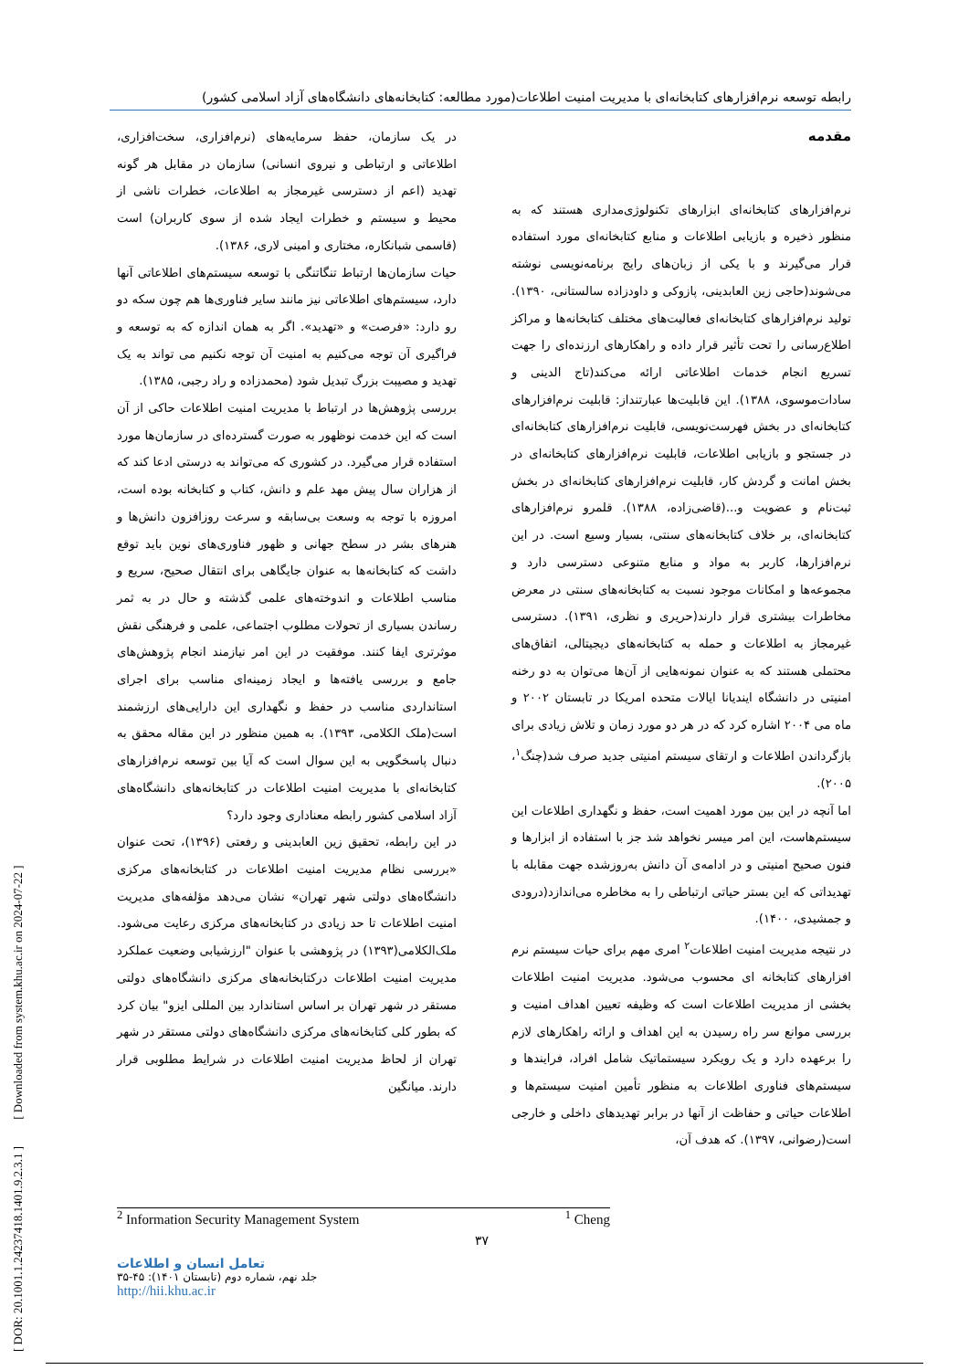رابطه توسعه نرم‌افزارهای کتابخانه‌ای با مدیریت امنیت اطلاعات(مورد مطالعه: کتابخانه‌های دانشگاه‌های آزاد اسلامی کشور)
مقدمه
نرم‌افزارهای کتابخانه‌ای ابزارهای تکنولوژی‌مداری هستند که به منظور ذخیره و بازیابی اطلاعات و منابع کتابخانه‌ای مورد استفاده قرار می‌گیرند و با یکی از زبان‌های رایج برنامه‌نویسی نوشته می‌شوند(حاجی زین العابدینی، پازوکی و داودزاده سالستانی، ۱۳۹۰). تولید نرم‌افزارهای کتابخانه‌ای فعالیت‌های مختلف کتابخانه‌ها و مراکز اطلاع‌رسانی را تحت تأثیر قرار داده و راهکارهای ارزنده‌ای را جهت تسریع انجام خدمات اطلاعاتی ارائه می‌کند(تاج الدینی و سادات‌موسوی، ۱۳۸۸). این قابلیت‌ها عبارتنداز: قابلیت نرم‌افزارهای کتابخانه‌ای در بخش فهرست‌نویسی، قابلیت نرم‌افزارهای کتابخانه‌ای در جستجو و بازیابی اطلاعات، قابلیت نرم‌افزارهای کتابخانه‌ای در بخش امانت و گردش کار، قابلیت نرم‌افزارهای کتابخانه‌ای در بخش ثبت‌نام و عضویت و...(قاضی‌زاده، ۱۳۸۸). قلمرو نرم‌افزارهای کتابخانه‌ای، بر خلاف کتابخانه‌های سنتی، بسیار وسیع است. در این نرم‌افزارها، کاربر به مواد و منابع متنوعی دسترسی دارد و مجموعه‌ها و امکانات موجود نسبت به کتابخانه‌های سنتی در معرض مخاطرات بیشتری قرار دارند(حریری و نظری، ۱۳۹۱). دسترسی غیرمجاز به اطلاعات و حمله به کتابخانه‌های دیجیتالی، اتفاق‌های محتملی هستند که به عنوان نمونه‌هایی از آن‌ها می‌توان به دو رخنه امنیتی در دانشگاه ایندیانا ایالات متحده امریکا در تابستان ۲۰۰۲ و ماه می ۲۰۰۴ اشاره کرد که در هر دو مورد زمان و تلاش زیادی برای بازگرداندن اطلاعات و ارتقای سیستم امنیتی جدید صرف شد(چنگ<sup>۱</sup>، ۲۰۰۵).
اما آنچه در این بین مورد اهمیت است، حفظ و نگهداری اطلاعات این سیستم‌هاست، این امر میسر نخواهد شد جز با استفاده از ابزارها و فنون صحیح امنیتی و در ادامه‌ی آن دانش به‌روزشده جهت مقابله با تهدیداتی که این بستر حیاتی ارتباطی را به مخاطره می‌اندازد(درودی و جمشیدی، ۱۴۰۰).
در نتیجه مدیریت امنیت اطلاعات<sup>۲</sup> امری مهم برای حیات سیستم نرم افزارهای کتابخانه ای محسوب می‌شود. مدیریت امنیت اطلاعات بخشی از مدیریت اطلاعات است که وظیفه تعیین اهداف امنیت و بررسی موانع سر راه رسیدن به این اهداف و ارائه راهکارهای لازم را برعهده دارد و یک رویکرد سیستماتیک شامل افراد، فرایندها و سیستم‌های فناوری اطلاعات به منظور تأمین امنیت سیستم‌ها و اطلاعات حیاتی و حفاظت از آنها در برابر تهدیدهای داخلی و خارجی است(رضوانی، ۱۳۹۷). که هدف آن،
در یک سازمان، حفظ سرمایه‌های (نرم‌افزاری، سخت‌افزاری، اطلاعاتی و ارتباطی و نیروی انسانی) سازمان در مقابل هر گونه تهدید (اعم از دسترسی غیرمجاز به اطلاعات، خطرات ناشی از محیط و سیستم و خطرات ایجاد شده از سوی کاربران) است (قاسمی شبانکاره، مختاری و امینی لاری، ۱۳۸۶).
حیات سازمان‌ها ارتباط تنگاتنگی با توسعه سیستم‌های اطلاعاتی آنها دارد، سیستم‌های اطلاعاتی نیز مانند سایر فناوری‌ها هم چون سکه دو رو دارد: «فرصت» و «تهدید». اگر به همان اندازه که به توسعه و فراگیری آن توجه می‌کنیم به امنیت آن توجه نکنیم می تواند به یک تهدید و مصیبت بزرگ تبدیل شود (محمدزاده و راد رجبی، ۱۳۸۵).
بررسی پژوهش‌ها در ارتباط با مدیریت امنیت اطلاعات حاکی از آن است که این خدمت نوظهور به صورت گسترده‌ای در سازمان‌ها مورد استفاده قرار می‌گیرد. در کشوری که می‌تواند به درستی ادعا کند که از هزاران سال پیش مهد علم و دانش، کتاب و کتابخانه بوده است، امروزه با توجه به وسعت بی‌سابقه و سرعت روزافزون دانش‌ها و هنرهای بشر در سطح جهانی و ظهور فناوری‌های نوین باید توقع داشت که کتابخانه‌ها به عنوان جایگاهی برای انتقال صحیح، سریع و مناسب اطلاعات و اندوخته‌های علمی گذشته و حال در به ثمر رساندن بسیاری از تحولات مطلوب اجتماعی، علمی و فرهنگی نقش موثرتری ایفا کنند. موفقیت در این امر نیازمند انجام پژوهش‌های جامع و بررسی یافته‌ها و ایجاد زمینه‌ای مناسب برای اجرای استانداردی مناسب در حفظ و نگهداری این دارایی‌های ارزشمند است(ملک الکلامی، ۱۳۹۳). به همین منظور در این مقاله محقق به دنبال پاسخگویی به این سوال است که آیا بین توسعه نرم‌افزارهای کتابخانه‌ای با مدیریت امنیت اطلاعات در کتابخانه‌های دانشگاه‌های آزاد اسلامی کشور رابطه معناداری وجود دارد؟
در این رابطه، تحقیق زین العابدینی و رفعتی (۱۳۹۶)، تحت عنوان «بررسی نظام مدیریت امنیت اطلاعات در کتابخانه‌های مرکزی دانشگاه‌های دولتی شهر تهران» نشان می‌دهد مؤلفه‌های مدیریت امنیت اطلاعات تا حد زیادی در کتابخانه‌های مرکزی رعایت می‌شود. ملک‌الکلامی(۱۳۹۳) در پژوهشی با عنوان "ارزشیابی وضعیت عملکرد مدیریت امنیت اطلاعات درکتابخانه‌های مرکزی دانشگاه‌های دولتی مستقر در شهر تهران بر اساس استاندارد بین المللی ایزو" بیان کرد که بطور کلی کتابخانه‌های مرکزی دانشگاه‌های دولتی مستقر در شهر تهران از لحاظ مدیریت امنیت اطلاعات در شرایط مطلوبی قرار دارند. میانگین
<sup>2</sup> Information Security Management System <sup>1</sup> Cheng
۳۷
تعامل انسان و اطلاعات
جلد نهم، شماره دوم (تابستان ۱۴۰۱): ۴۵-۳۵
http://hii.khu.ac.ir
[ DOR: 20.1001.1.24237418.1401.9.2.3.1 ] [ Downloaded from system.khu.ac.ir on 2024-07-22 ]